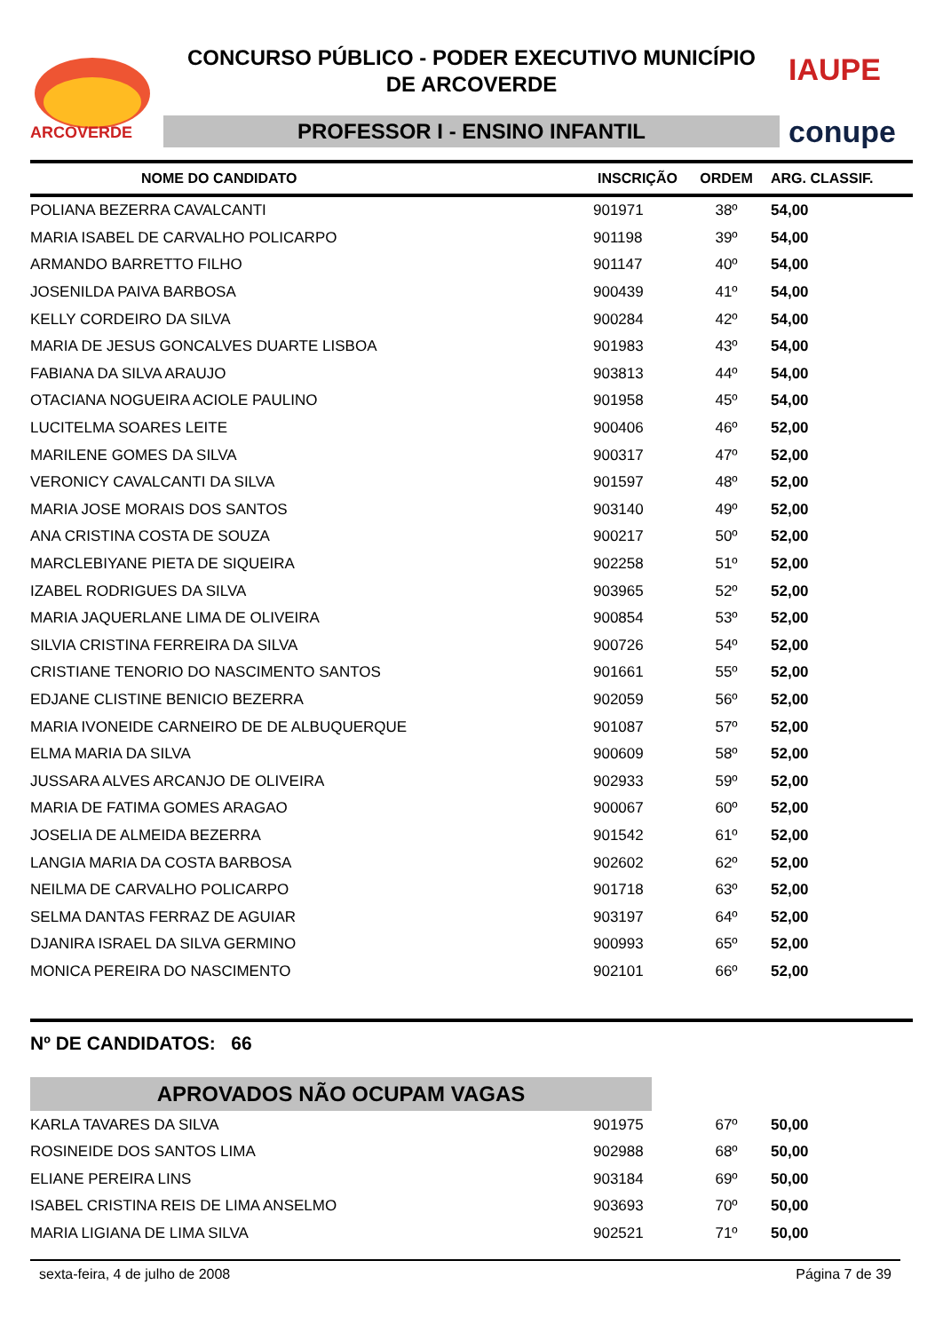ARCOVERDE
CONCURSO PÚBLICO - PODER EXECUTIVO MUNICÍPIO
DE ARCOVERDE
PROFESSOR I - ENSINO INFANTIL
IAUPE
conupe
| NOME DO CANDIDATO | INSCRIÇÃO | ORDEM | ARG. CLASSIF. |
| --- | --- | --- | --- |
| POLIANA BEZERRA CAVALCANTI | 901971 | 38º | 54,00 |
| MARIA ISABEL DE CARVALHO POLICARPO | 901198 | 39º | 54,00 |
| ARMANDO BARRETTO FILHO | 901147 | 40º | 54,00 |
| JOSENILDA PAIVA BARBOSA | 900439 | 41º | 54,00 |
| KELLY CORDEIRO DA SILVA | 900284 | 42º | 54,00 |
| MARIA DE JESUS GONCALVES DUARTE LISBOA | 901983 | 43º | 54,00 |
| FABIANA DA SILVA ARAUJO | 903813 | 44º | 54,00 |
| OTACIANA NOGUEIRA ACIOLE PAULINO | 901958 | 45º | 54,00 |
| LUCITELMA SOARES LEITE | 900406 | 46º | 52,00 |
| MARILENE GOMES DA SILVA | 900317 | 47º | 52,00 |
| VERONICY CAVALCANTI DA SILVA | 901597 | 48º | 52,00 |
| MARIA JOSE MORAIS DOS SANTOS | 903140 | 49º | 52,00 |
| ANA CRISTINA COSTA DE SOUZA | 900217 | 50º | 52,00 |
| MARCLEBIYANE PIETA DE SIQUEIRA | 902258 | 51º | 52,00 |
| IZABEL RODRIGUES DA SILVA | 903965 | 52º | 52,00 |
| MARIA JAQUERLANE LIMA DE OLIVEIRA | 900854 | 53º | 52,00 |
| SILVIA CRISTINA FERREIRA DA SILVA | 900726 | 54º | 52,00 |
| CRISTIANE TENORIO DO NASCIMENTO SANTOS | 901661 | 55º | 52,00 |
| EDJANE CLISTINE BENICIO BEZERRA | 902059 | 56º | 52,00 |
| MARIA IVONEIDE CARNEIRO DE DE ALBUQUERQUE | 901087 | 57º | 52,00 |
| ELMA MARIA DA SILVA | 900609 | 58º | 52,00 |
| JUSSARA ALVES ARCANJO DE OLIVEIRA | 902933 | 59º | 52,00 |
| MARIA DE FATIMA GOMES ARAGAO | 900067 | 60º | 52,00 |
| JOSELIA DE ALMEIDA BEZERRA | 901542 | 61º | 52,00 |
| LANGIA MARIA DA COSTA BARBOSA | 902602 | 62º | 52,00 |
| NEILMA DE CARVALHO POLICARPO | 901718 | 63º | 52,00 |
| SELMA DANTAS FERRAZ DE AGUIAR | 903197 | 64º | 52,00 |
| DJANIRA ISRAEL DA SILVA GERMINO | 900993 | 65º | 52,00 |
| MONICA PEREIRA DO NASCIMENTO | 902101 | 66º | 52,00 |
Nº DE CANDIDATOS: 66
APROVADOS NÃO OCUPAM VAGAS
| KARLA TAVARES DA SILVA | 901975 | 67º | 50,00 |
| ROSINEIDE DOS SANTOS LIMA | 902988 | 68º | 50,00 |
| ELIANE PEREIRA LINS | 903184 | 69º | 50,00 |
| ISABEL CRISTINA REIS DE LIMA ANSELMO | 903693 | 70º | 50,00 |
| MARIA LIGIANA DE LIMA SILVA | 902521 | 71º | 50,00 |
sexta-feira, 4 de julho de 2008 Página 7 de 39